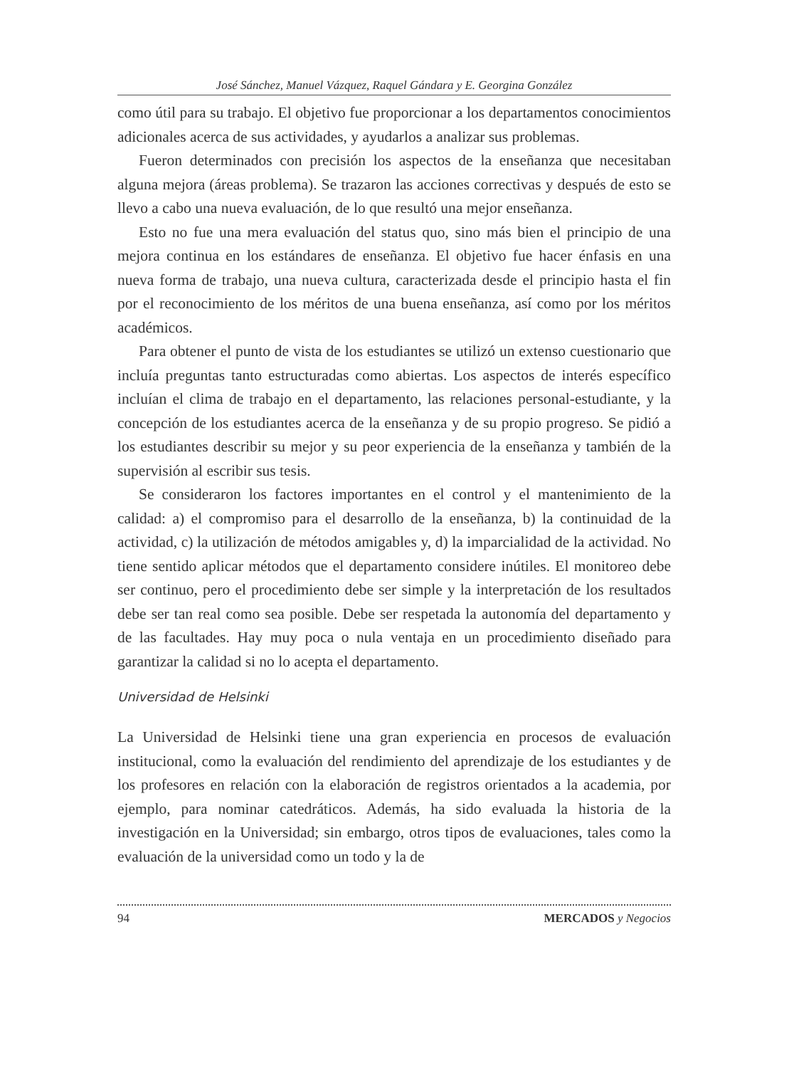José Sánchez, Manuel Vázquez, Raquel Gándara y E. Georgina González
como útil para su trabajo. El objetivo fue proporcionar a los departamentos conocimientos adicionales acerca de sus actividades, y ayudarlos a analizar sus problemas.
Fueron determinados con precisión los aspectos de la enseñanza que necesitaban alguna mejora (áreas problema). Se trazaron las acciones correctivas y después de esto se llevo a cabo una nueva evaluación, de lo que resultó una mejor enseñanza.
Esto no fue una mera evaluación del status quo, sino más bien el principio de una mejora continua en los estándares de enseñanza. El objetivo fue hacer énfasis en una nueva forma de trabajo, una nueva cultura, caracterizada desde el principio hasta el fin por el reconocimiento de los méritos de una buena enseñanza, así como por los méritos académicos.
Para obtener el punto de vista de los estudiantes se utilizó un extenso cuestionario que incluía preguntas tanto estructuradas como abiertas. Los aspectos de interés específico incluían el clima de trabajo en el departamento, las relaciones personal-estudiante, y la concepción de los estudiantes acerca de la enseñanza y de su propio progreso. Se pidió a los estudiantes describir su mejor y su peor experiencia de la enseñanza y también de la supervisión al escribir sus tesis.
Se consideraron los factores importantes en el control y el mantenimiento de la calidad: a) el compromiso para el desarrollo de la enseñanza, b) la continuidad de la actividad, c) la utilización de métodos amigables y, d) la imparcialidad de la actividad. No tiene sentido aplicar métodos que el departamento considere inútiles. El monitoreo debe ser continuo, pero el procedimiento debe ser simple y la interpretación de los resultados debe ser tan real como sea posible. Debe ser respetada la autonomía del departamento y de las facultades. Hay muy poca o nula ventaja en un procedimiento diseñado para garantizar la calidad si no lo acepta el departamento.
Universidad de Helsinki
La Universidad de Helsinki tiene una gran experiencia en procesos de evaluación institucional, como la evaluación del rendimiento del aprendizaje de los estudiantes y de los profesores en relación con la elaboración de registros orientados a la academia, por ejemplo, para nominar catedráticos. Además, ha sido evaluada la historia de la investigación en la Universidad; sin embargo, otros tipos de evaluaciones, tales como la evaluación de la universidad como un todo y la de
94 MERCADOS y Negocios